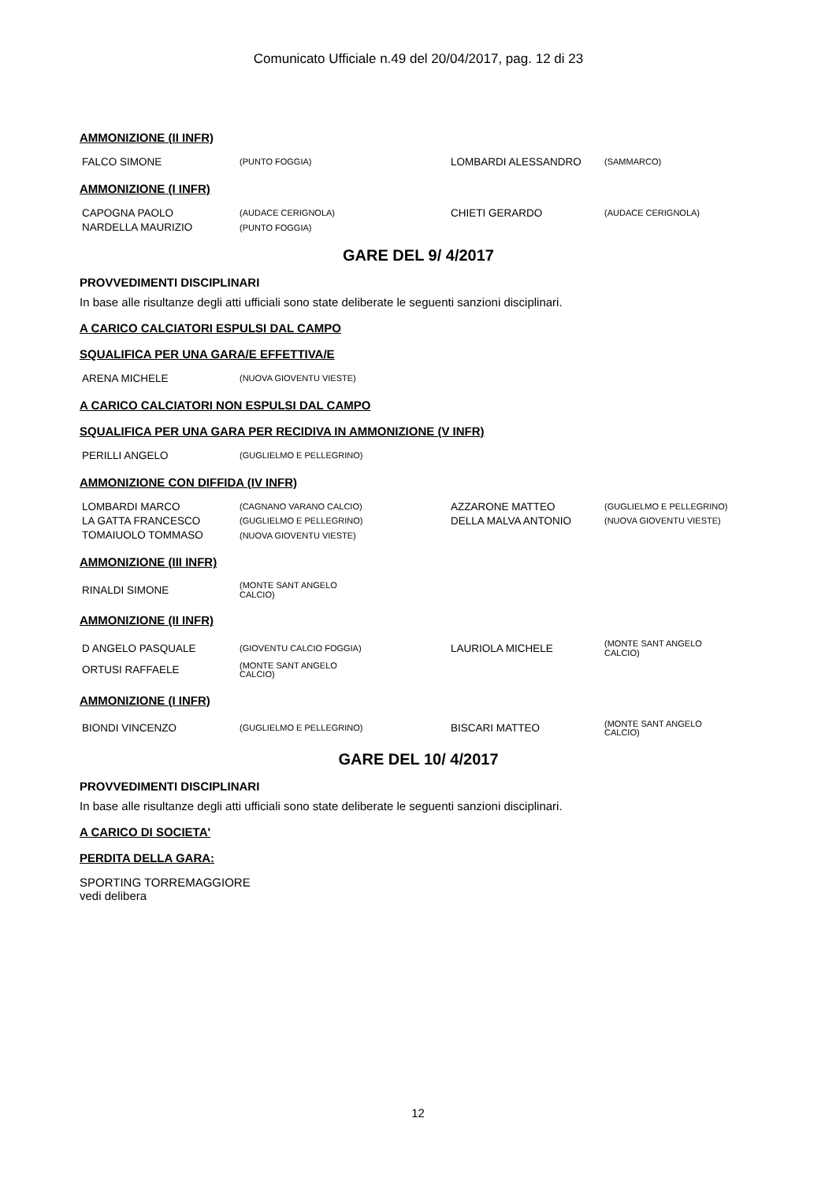Comunicato Ufficiale n.49 del 20/04/2017, pag. 12 di 23
AMMONIZIONE (II INFR)
| FALCO SIMONE | (PUNTO FOGGIA) | LOMBARDI ALESSANDRO | (SAMMARCO) |
AMMONIZIONE (I INFR)
| CAPOGNA PAOLO | (AUDACE CERIGNOLA) | CHIETI GERARDO | (AUDACE CERIGNOLA) |
| NARDELLA MAURIZIO | (PUNTO FOGGIA) | | |
GARE DEL 9/ 4/2017
PROVVEDIMENTI DISCIPLINARI
In base alle risultanze degli atti ufficiali sono state deliberate le seguenti sanzioni disciplinari.
A CARICO CALCIATORI ESPULSI DAL CAMPO
SQUALIFICA PER UNA GARA/E EFFETTIVA/E
| ARENA MICHELE | (NUOVA GIOVENTU VIESTE) |
A CARICO CALCIATORI NON ESPULSI DAL CAMPO
SQUALIFICA PER UNA GARA PER RECIDIVA IN AMMONIZIONE (V INFR)
| PERILLI ANGELO | (GUGLIELMO E PELLEGRINO) |
AMMONIZIONE CON DIFFIDA (IV INFR)
| LOMBARDI MARCO | (CAGNANO VARANO CALCIO) | AZZARONE MATTEO | (GUGLIELMO E PELLEGRINO) |
| LA GATTA FRANCESCO | (GUGLIELMO E PELLEGRINO) | DELLA MALVA ANTONIO | (NUOVA GIOVENTU VIESTE) |
| TOMAIUOLO TOMMASO | (NUOVA GIOVENTU VIESTE) | | |
AMMONIZIONE (III INFR)
| RINALDI SIMONE | (MONTE SANT ANGELO CALCIO) |
AMMONIZIONE (II INFR)
| D ANGELO PASQUALE | (GIOVENTU CALCIO FOGGIA) | LAURIOLA MICHELE | (MONTE SANT ANGELO CALCIO) |
| ORTUSI RAFFAELE | (MONTE SANT ANGELO CALCIO) | | |
AMMONIZIONE (I INFR)
| BIONDI VINCENZO | (GUGLIELMO E PELLEGRINO) | BISCARI MATTEO | (MONTE SANT ANGELO CALCIO) |
GARE DEL 10/ 4/2017
PROVVEDIMENTI DISCIPLINARI
In base alle risultanze degli atti ufficiali sono state deliberate le seguenti sanzioni disciplinari.
A CARICO DI SOCIETA'
PERDITA DELLA GARA:
SPORTING TORREMAGGIORE
vedi delibera
12